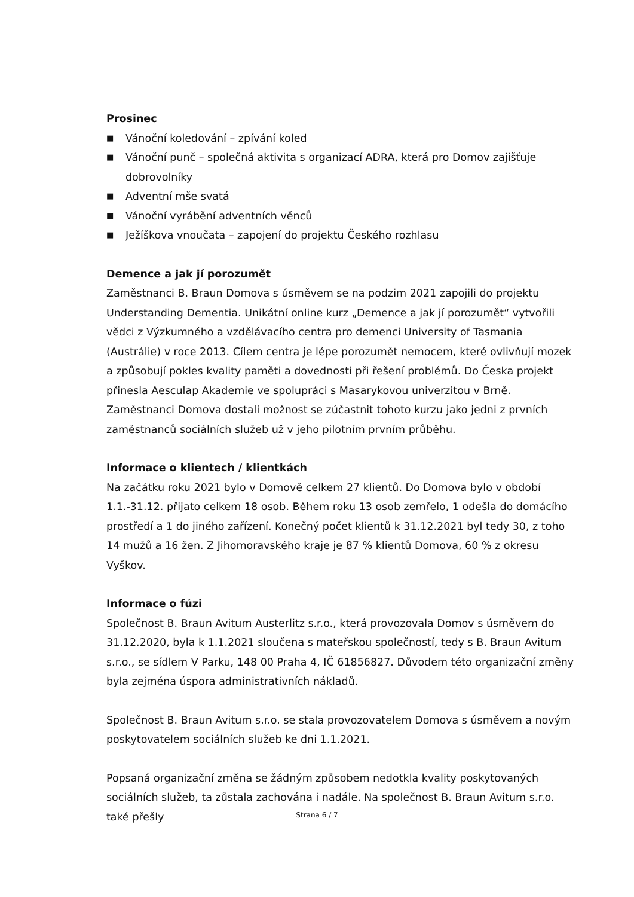Prosinec
■ Vánoční koledování – zpívání koled
■ Vánoční punč – společná aktivita s organizací ADRA, která pro Domov zajišťuje dobrovolníky
■ Adventní mše svatá
■ Vánoční vyrábění adventních věnců
■ Ježíškova vnoučata – zapojení do projektu Českého rozhlasu
Demence a jak jí porozumět
Zaměstnanci B. Braun Domova s úsměvem se na podzim 2021 zapojili do projektu Understanding Dementia. Unikátní online kurz „Demence a jak jí porozumět“ vytvořili vědci z Výzkumného a vzdělávacího centra pro demenci University of Tasmania (Austrálie) v roce 2013. Cílem centra je lépe porozumět nemocem, které ovlivňují mozek a způsobují pokles kvality paměti a dovednosti při řešení problémů. Do Česka projekt přinesla Aesculap Akademie ve spolupráci s Masarykovou univerzitou v Brně. Zaměstnanci Domova dostali možnost se zúčastnit tohoto kurzu jako jedni z prvních zaměstnanců sociálních služeb už v jeho pilotním prvním průběhu.
Informace o klientech / klientkách
Na začátku roku 2021 bylo v Domově celkem 27 klientů. Do Domova bylo v období 1.1.-31.12. přijato celkem 18 osob. Během roku 13 osob zemřelo, 1 odešla do domácího prostředí a 1 do jiného zařízení. Konečný počet klientů k 31.12.2021 byl tedy 30, z toho 14 mužů a 16 žen. Z Jihomoravského kraje je 87 % klientů Domova, 60 % z okresu Vyškov.
Informace o fúzi
Společnost B. Braun Avitum Austerlitz s.r.o., která provozovala Domov s úsměvem do 31.12.2020, byla k 1.1.2021 sloučena s mateřskou společností, tedy s B. Braun Avitum s.r.o., se sídlem V Parku, 148 00 Praha 4, IČ 61856827. Důvodem této organizační změny byla zejména úspora administrativních nákladů.
Společnost B. Braun Avitum s.r.o. se stala provozovatelem Domova s úsměvem a novým poskytovatelem sociálních služeb ke dni 1.1.2021.
Popsaná organizační změna se žádným způsobem nedotkla kvality poskytovaných sociálních služeb, ta zůstala zachována i nadále. Na společnost B. Braun Avitum s.r.o. také přešly
Strana 6 / 7